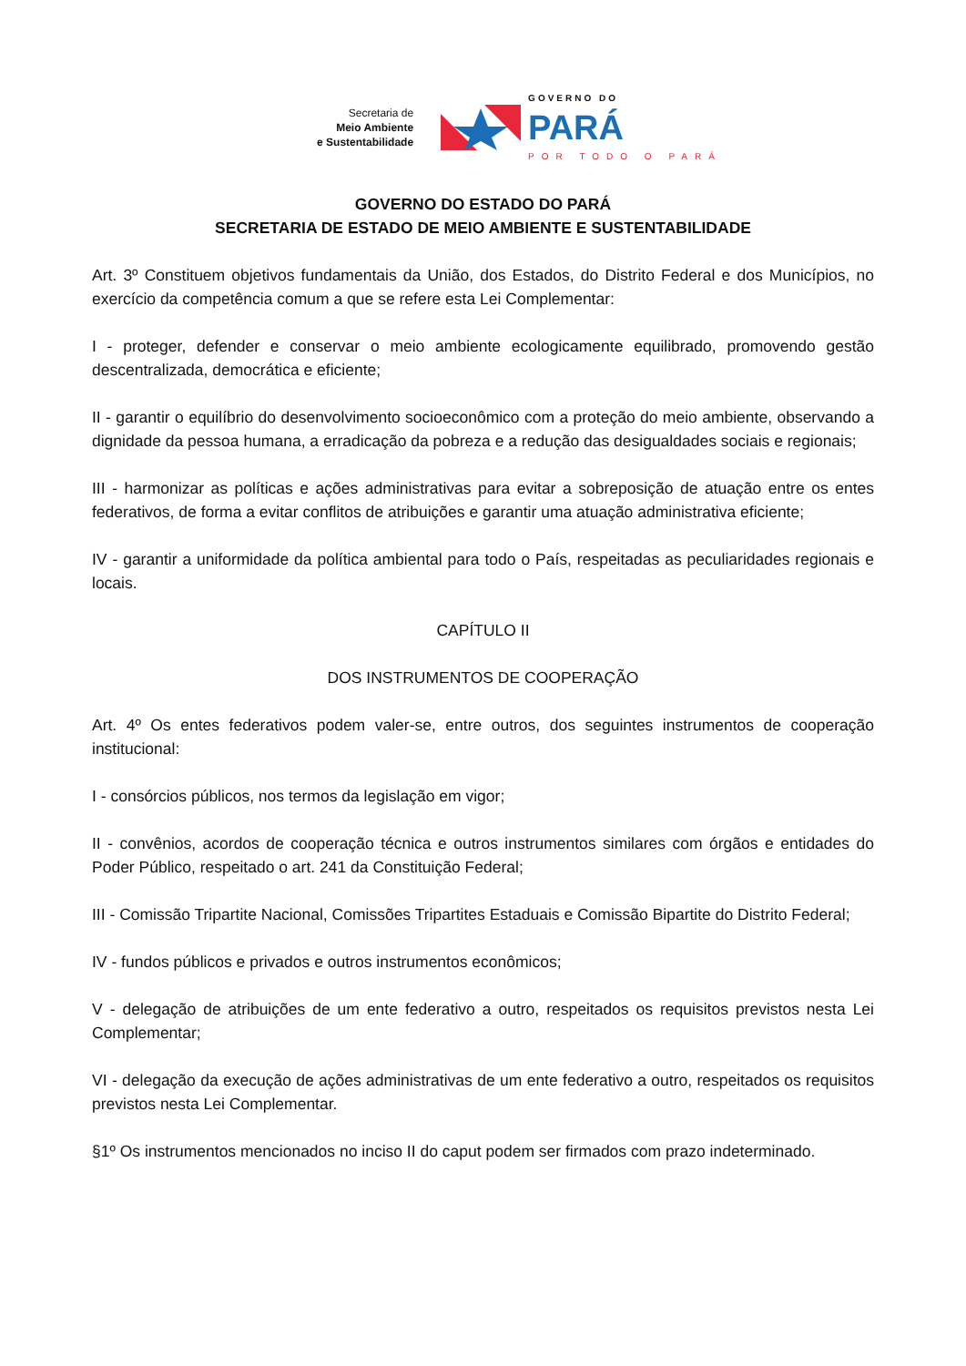Secretaria de
Meio Ambiente
e Sustentabilidade
GOVERNO DO
PARÁ
POR TODO O PARÁ
GOVERNO DO ESTADO DO PARÁ
SECRETARIA DE ESTADO DE MEIO AMBIENTE E SUSTENTABILIDADE
Art. 3º Constituem objetivos fundamentais da União, dos Estados, do Distrito Federal e dos Municípios, no exercício da competência comum a que se refere esta Lei Complementar:
I - proteger, defender e conservar o meio ambiente ecologicamente equilibrado, promovendo gestão descentralizada, democrática e eficiente;
II - garantir o equilíbrio do desenvolvimento socioeconômico com a proteção do meio ambiente, observando a dignidade da pessoa humana, a erradicação da pobreza e a redução das desigualdades sociais e regionais;
III - harmonizar as políticas e ações administrativas para evitar a sobreposição de atuação entre os entes federativos, de forma a evitar conflitos de atribuições e garantir uma atuação administrativa eficiente;
IV - garantir a uniformidade da política ambiental para todo o País, respeitadas as peculiaridades regionais e locais.
CAPÍTULO II
DOS INSTRUMENTOS DE COOPERAÇÃO
Art. 4º Os entes federativos podem valer-se, entre outros, dos seguintes instrumentos de cooperação institucional:
I - consórcios públicos, nos termos da legislação em vigor;
II - convênios, acordos de cooperação técnica e outros instrumentos similares com órgãos e entidades do Poder Público, respeitado o art. 241 da Constituição Federal;
III - Comissão Tripartite Nacional, Comissões Tripartites Estaduais e Comissão Bipartite do Distrito Federal;
IV - fundos públicos e privados e outros instrumentos econômicos;
V - delegação de atribuições de um ente federativo a outro, respeitados os requisitos previstos nesta Lei Complementar;
VI - delegação da execução de ações administrativas de um ente federativo a outro, respeitados os requisitos previstos nesta Lei Complementar.
§1º Os instrumentos mencionados no inciso II do caput podem ser firmados com prazo indeterminado.